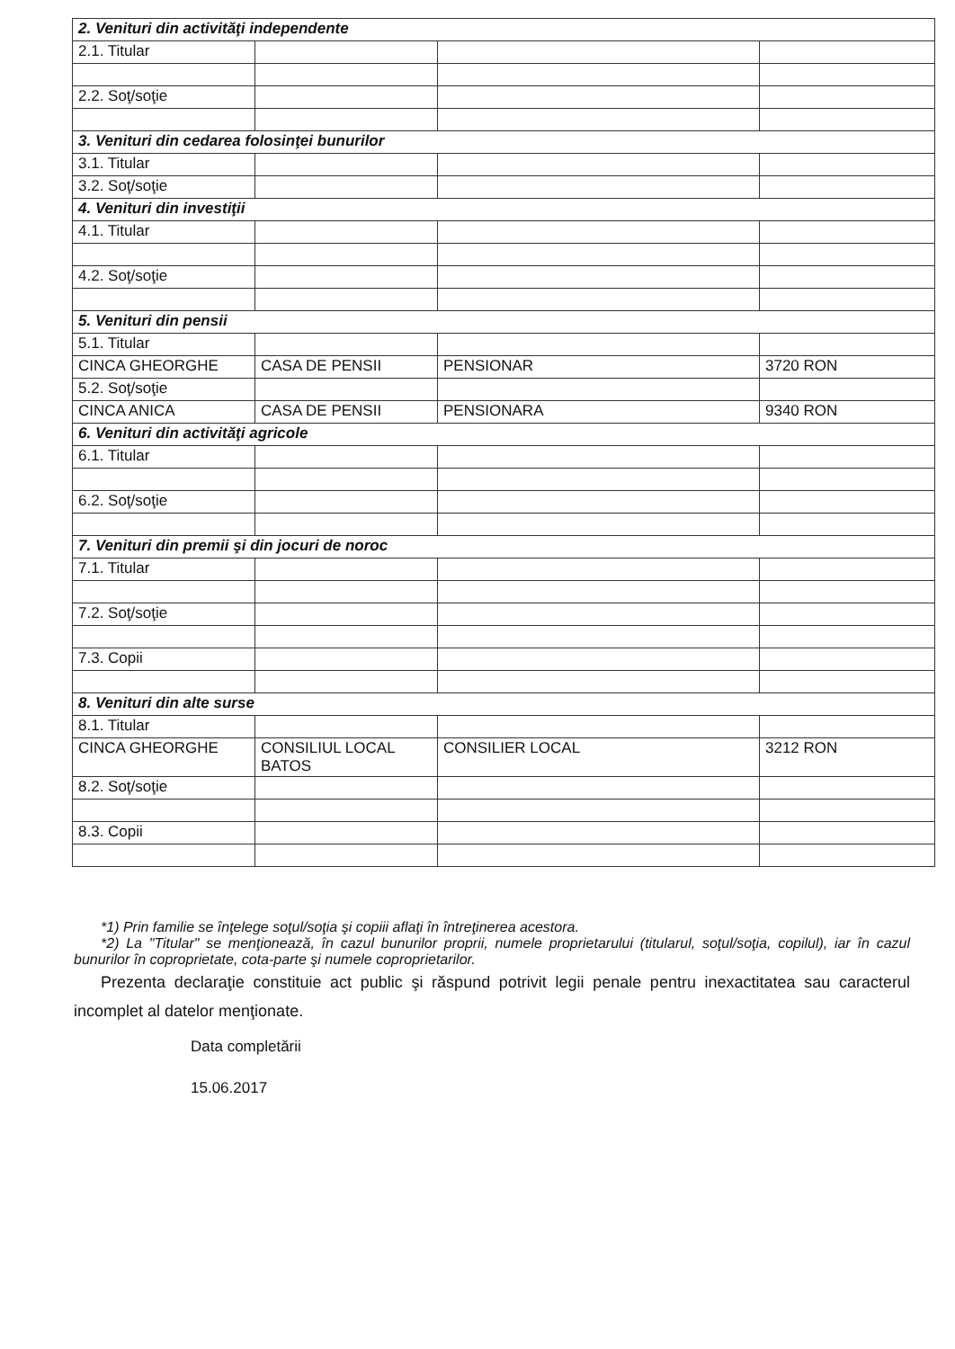| 2. Venituri din activităţi independente | | | |
| 2.1. Titular | | | |
| 2.2. Soţ/soţie | | | |
| 3. Venituri din cedarea folosinţei bunurilor | | | |
| 3.1. Titular | | | |
| 3.2. Soţ/soţie | | | |
| 4. Venituri din investiţii | | | |
| 4.1. Titular | | | |
| 4.2. Soţ/soţie | | | |
| 5. Venituri din pensii | | | |
| 5.1. Titular | | | |
| CINCA GHEORGHE | CASA DE PENSII | PENSIONAR | 3720 RON |
| 5.2. Soţ/soţie | | | |
| CINCA ANICA | CASA DE PENSII | PENSIONARA | 9340 RON |
| 6. Venituri din activităţi agricole | | | |
| 6.1. Titular | | | |
| 6.2. Soţ/soţie | | | |
| 7. Venituri din premii şi din jocuri de noroc | | | |
| 7.1. Titular | | | |
| 7.2. Soţ/soţie | | | |
| 7.3. Copii | | | |
| 8. Venituri din alte surse | | | |
| 8.1. Titular | | | |
| CINCA GHEORGHE | CONSILIUL LOCAL BATOS | CONSILIER LOCAL | 3212 RON |
| 8.2. Soţ/soţie | | | |
| 8.3. Copii | | | |
*1) Prin familie se înţelege soţul/soţia şi copiii aflaţi în întreţinerea acestora.
*2) La "Titular" se menţionează, în cazul bunurilor proprii, numele proprietarului (titularul, soţul/soţia, copilul), iar în cazul bunurilor în coproprietate, cota-parte şi numele coproprietarilor.
Prezenta declaraţie constituie act public şi răspund potrivit legii penale pentru inexactitatea sau caracterul incomplet al datelor menţionate.
Data completării
15.06.2017